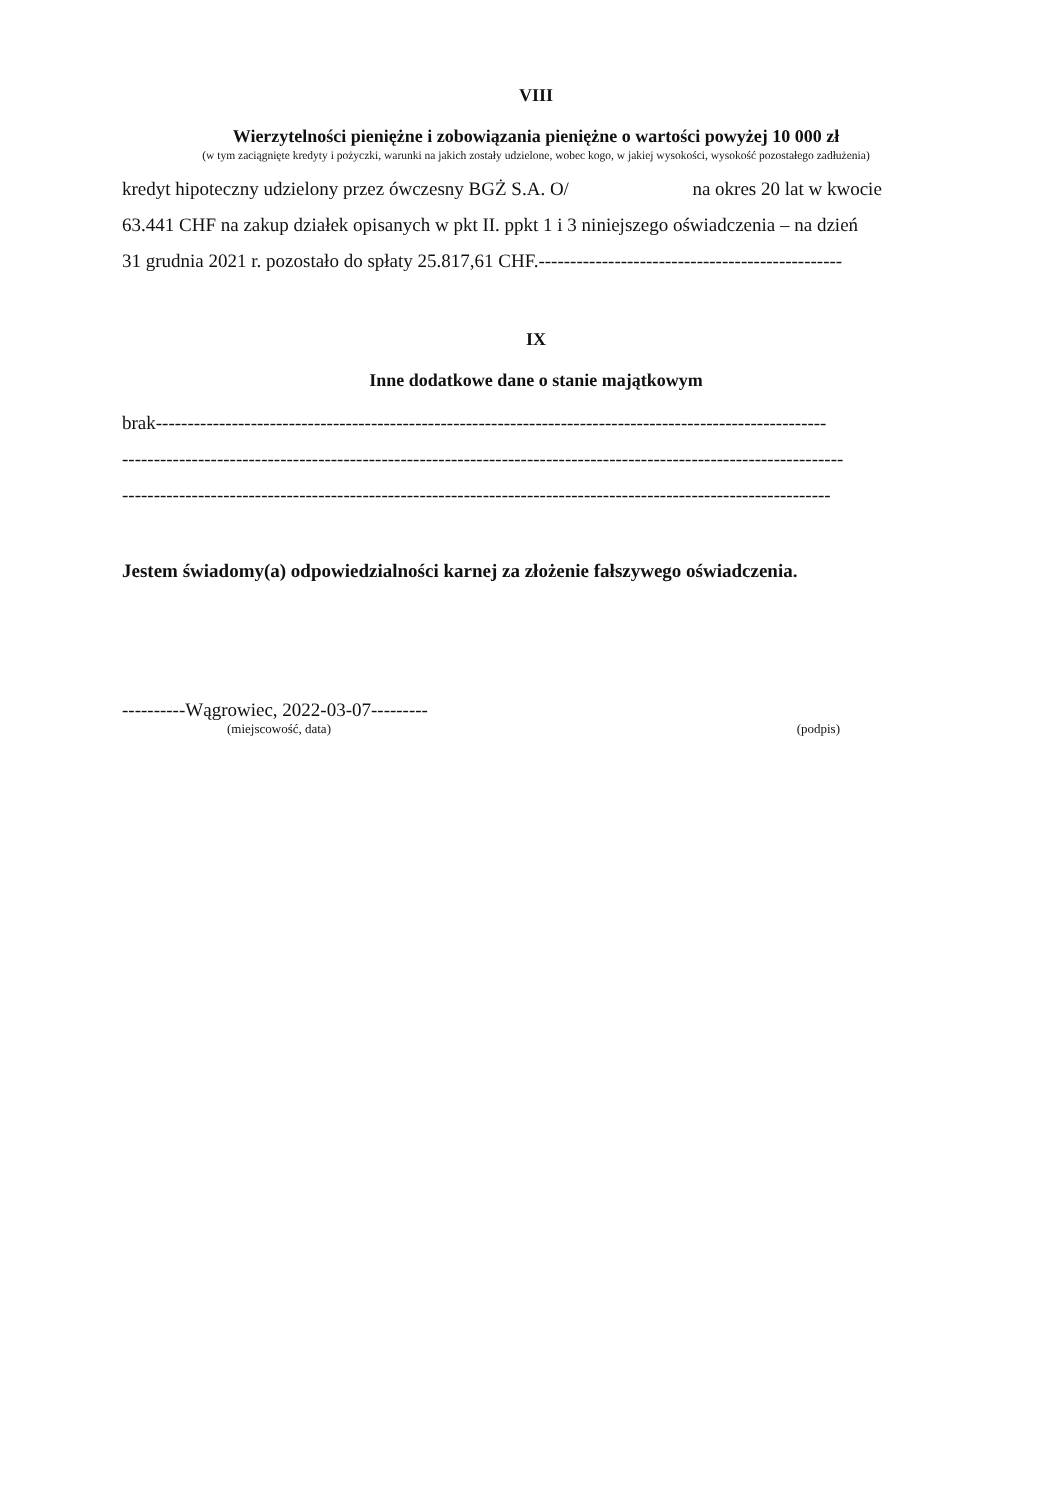VIII
Wierzytelności pieniężne i zobowiązania pieniężne o wartości powyżej 10 000 zł
(w tym zaciągnięte kredyty i pożyczki, warunki na jakich zostały udzielone, wobec kogo, w jakiej wysokości, wysokość pozostałego zadłużenia)
kredyt hipoteczny udzielony przez ówczesny BGŻ S.A. O/ na okres 20 lat w kwocie
63.441 CHF na zakup działek opisanych w pkt II. ppkt 1 i 3 niniejszego oświadczenia – na dzień
31 grudnia 2021 r. pozostało do spłaty 25.817,61 CHF.------------------------------------------------
IX
Inne dodatkowe dane o stanie majątkowym
brak----------------------------------------------------------------------------------------------------------
------------------------------------------------------------------------------------------------------------------
----------------------------------------------------------------------------------------------------------------
Jestem świadomy(a) odpowiedzialności karnej za złożenie fałszywego oświadczenia.
----------Wągrowiec, 2022-03-07---------
(miejscowość, data)
(podpis)